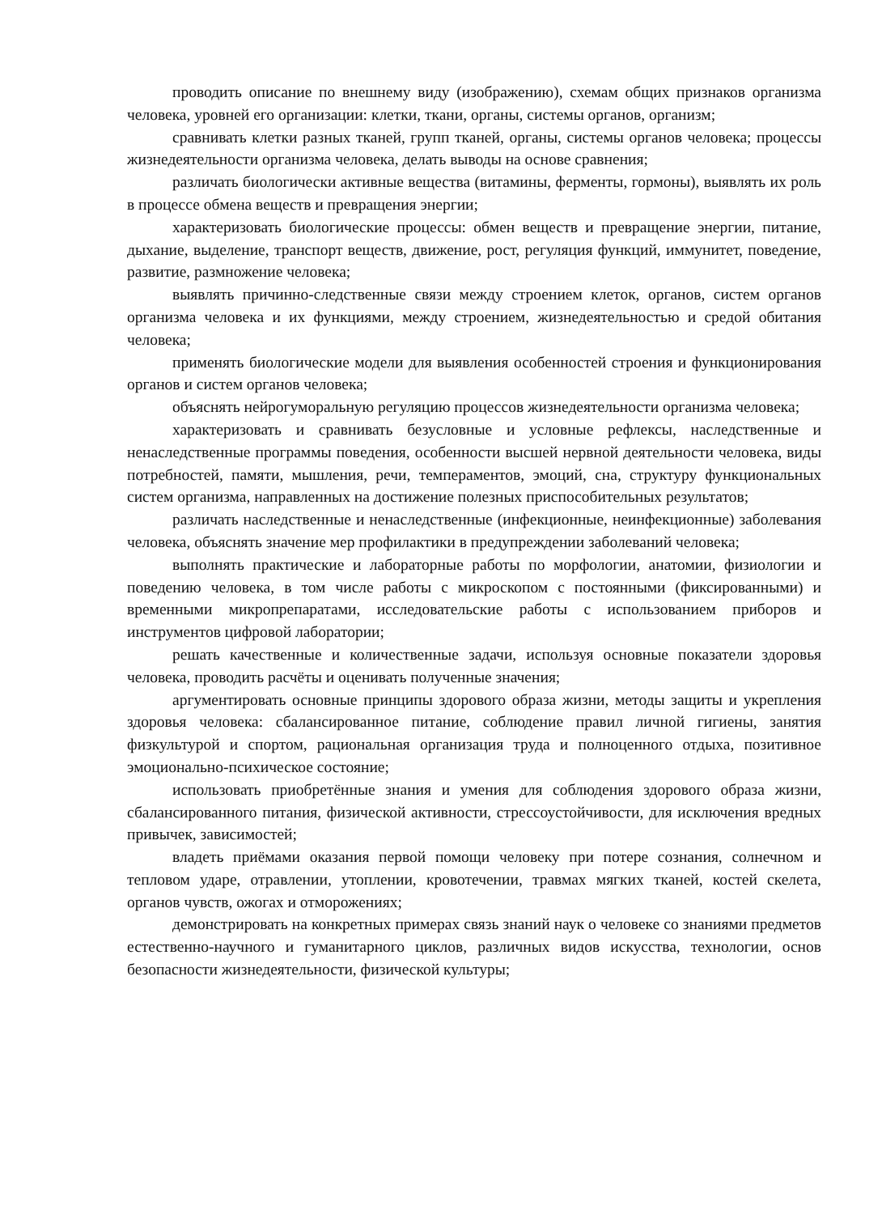проводить описание по внешнему виду (изображению), схемам общих признаков организма человека, уровней его организации: клетки, ткани, органы, системы органов, организм;
сравнивать клетки разных тканей, групп тканей, органы, системы органов человека; процессы жизнедеятельности организма человека, делать выводы на основе сравнения;
различать биологически активные вещества (витамины, ферменты, гормоны), выявлять их роль в процессе обмена веществ и превращения энергии;
характеризовать биологические процессы: обмен веществ и превращение энергии, питание, дыхание, выделение, транспорт веществ, движение, рост, регуляция функций, иммунитет, поведение, развитие, размножение человека;
выявлять причинно-следственные связи между строением клеток, органов, систем органов организма человека и их функциями, между строением, жизнедеятельностью и средой обитания человека;
применять биологические модели для выявления особенностей строения и функционирования органов и систем органов человека;
объяснять нейрогуморальную регуляцию процессов жизнедеятельности организма человека;
характеризовать и сравнивать безусловные и условные рефлексы, наследственные и ненаследственные программы поведения, особенности высшей нервной деятельности человека, виды потребностей, памяти, мышления, речи, темпераментов, эмоций, сна, структуру функциональных систем организма, направленных на достижение полезных приспособительных результатов;
различать наследственные и ненаследственные (инфекционные, неинфекционные) заболевания человека, объяснять значение мер профилактики в предупреждении заболеваний человека;
выполнять практические и лабораторные работы по морфологии, анатомии, физиологии и поведению человека, в том числе работы с микроскопом с постоянными (фиксированными) и временными микропрепаратами, исследовательские работы с использованием приборов и инструментов цифровой лаборатории;
решать качественные и количественные задачи, используя основные показатели здоровья человека, проводить расчёты и оценивать полученные значения;
аргументировать основные принципы здорового образа жизни, методы защиты и укрепления здоровья человека: сбалансированное питание, соблюдение правил личной гигиены, занятия физкультурой и спортом, рациональная организация труда и полноценного отдыха, позитивное эмоционально-психическое состояние;
использовать приобретённые знания и умения для соблюдения здорового образа жизни, сбалансированного питания, физической активности, стрессоустойчивости, для исключения вредных привычек, зависимостей;
владеть приёмами оказания первой помощи человеку при потере сознания, солнечном и тепловом ударе, отравлении, утоплении, кровотечении, травмах мягких тканей, костей скелета, органов чувств, ожогах и отморожениях;
демонстрировать на конкретных примерах связь знаний наук о человеке со знаниями предметов естественно-научного и гуманитарного циклов, различных видов искусства, технологии, основ безопасности жизнедеятельности, физической культуры;